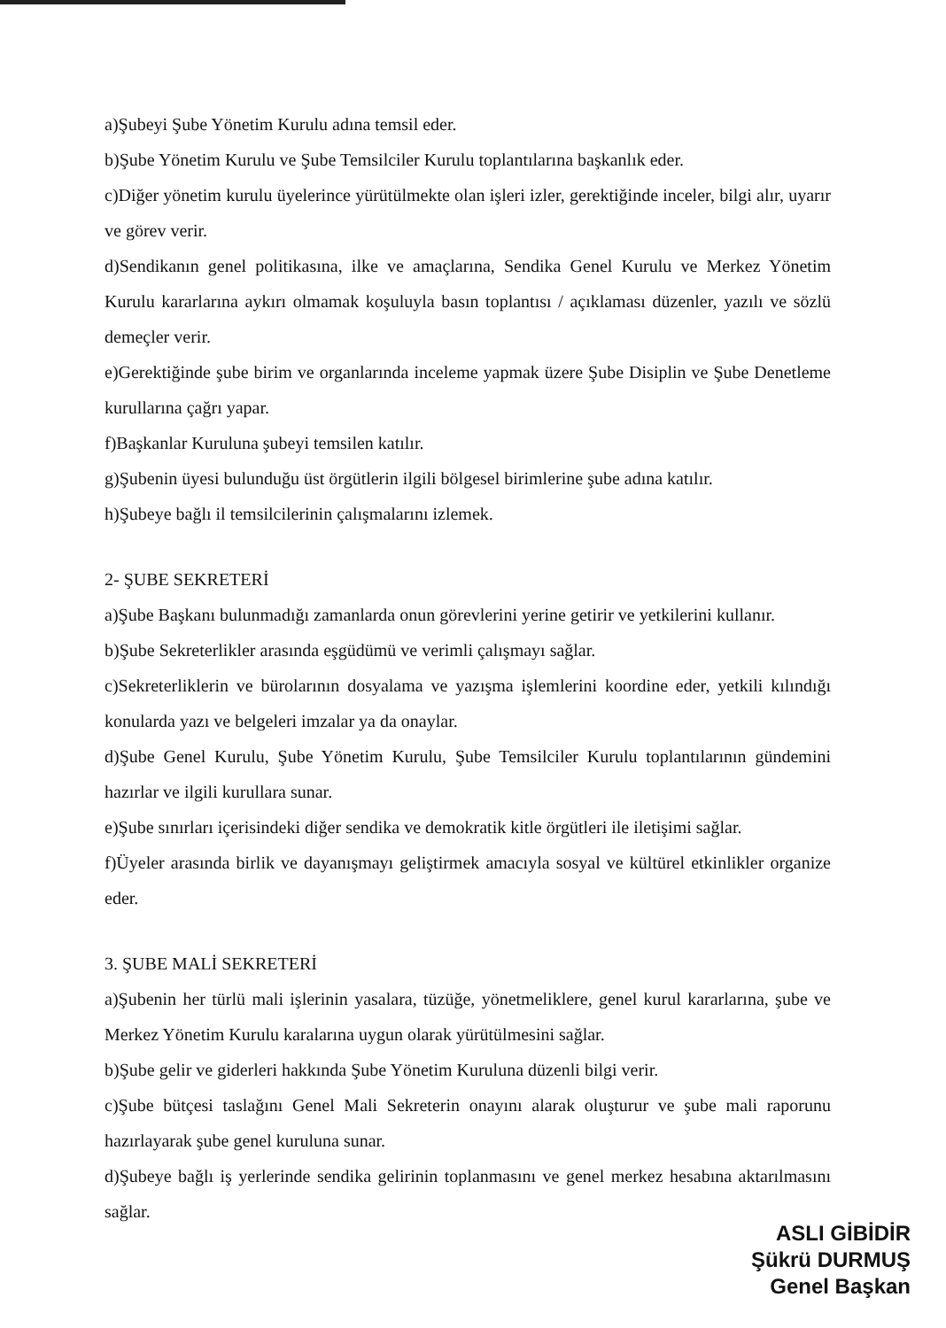a)Şubeyi Şube Yönetim Kurulu adına temsil eder.
b)Şube Yönetim Kurulu ve Şube Temsilciler Kurulu toplantılarına başkanlık eder.
c)Diğer yönetim kurulu üyelerince yürütülmekte olan işleri izler, gerektiğinde inceler, bilgi alır, uyarır ve görev verir.
d)Sendikanın genel politikasına, ilke ve amaçlarına, Sendika Genel Kurulu ve Merkez Yönetim Kurulu kararlarına aykırı olmamak koşuluyla basın toplantısı / açıklaması düzenler, yazılı ve sözlü demeçler verir.
e)Gerektiğinde şube birim ve organlarında inceleme yapmak üzere Şube Disiplin ve Şube Denetleme kurullarına çağrı yapar.
f)Başkanlar Kuruluna şubeyi temsilen katılır.
g)Şubenin üyesi bulunduğu üst örgütlerin ilgili bölgesel birimlerine şube adına katılır.
h)Şubeye bağlı il temsilcilerinin çalışmalarını izlemek.
2- ŞUBE SEKRETERİ
a)Şube Başkanı bulunmadığı zamanlarda onun görevlerini yerine getirir ve yetkilerini kullanır.
b)Şube Sekreterlikler arasında eşgüdümü ve verimli çalışmayı sağlar.
c)Sekreterliklerin ve bürolarının dosyalama ve yazışma işlemlerini koordine eder, yetkili kılındığı konularda yazı ve belgeleri imzalar ya da onaylar.
d)Şube Genel Kurulu, Şube Yönetim Kurulu, Şube Temsilciler Kurulu toplantılarının gündemini hazırlar ve ilgili kurullara sunar.
e)Şube sınırları içerisindeki diğer sendika ve demokratik kitle örgütleri ile iletişimi sağlar.
f)Üyeler arasında birlik ve dayanışmayı geliştirmek amacıyla sosyal ve kültürel etkinlikler organize eder.
3. ŞUBE MALİ SEKRETERİ
a)Şubenin her türlü mali işlerinin yasalara, tüzüğe, yönetmeliklere, genel kurul kararlarına, şube ve Merkez Yönetim Kurulu karalarına uygun olarak yürütülmesini sağlar.
b)Şube gelir ve giderleri hakkında Şube Yönetim Kuruluna düzenli bilgi verir.
c)Şube bütçesi taslağını Genel Mali Sekreterin onayını alarak oluşturur ve şube mali raporunu hazırlayarak şube genel kuruluna sunar.
d)Şubeye bağlı iş yerlerinde sendika gelirinin toplanmasını ve genel merkez hesabına aktarılmasını sağlar.
ASLI GİBİDİR
Şükrü DURMUŞ
Genel Başkan